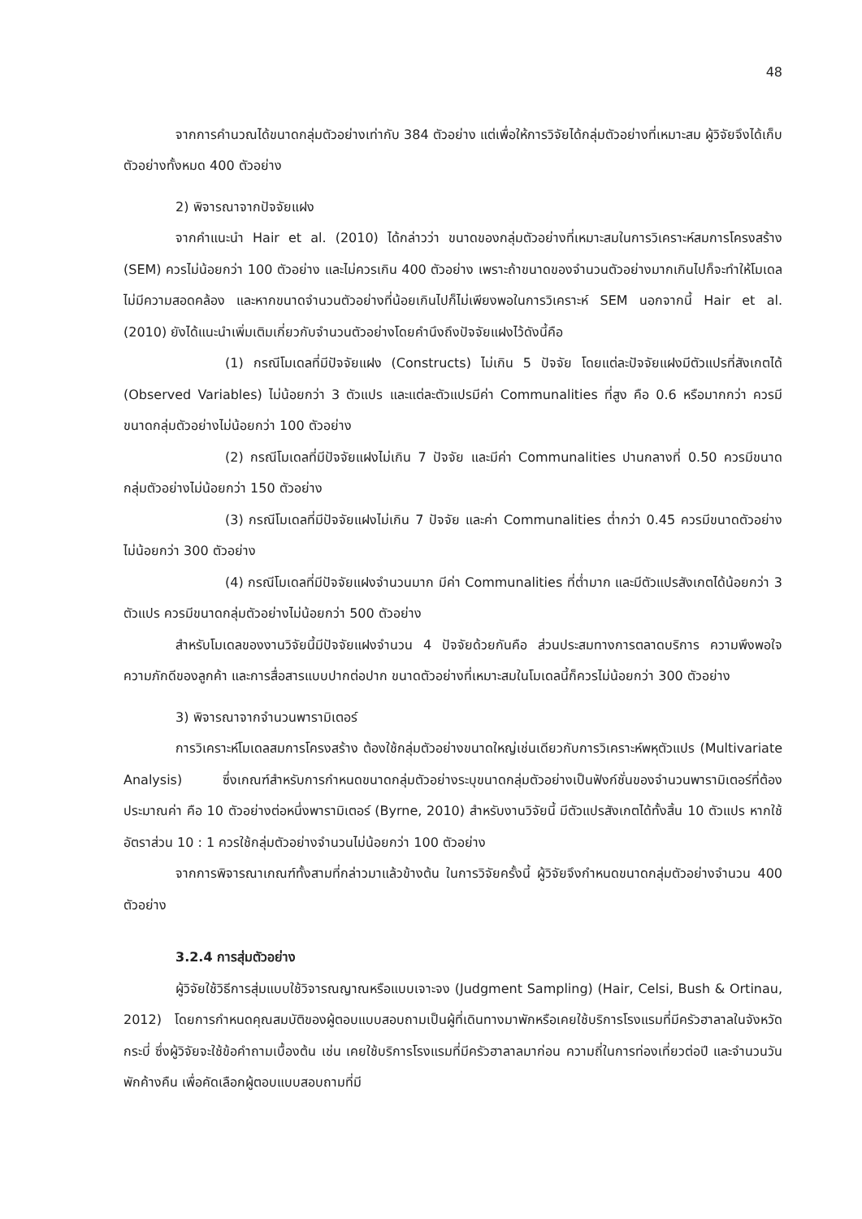48
จากการคำนวณได้ขนาดกลุ่มตัวอย่างเท่ากับ 384 ตัวอย่าง แต่เพื่อให้การวิจัยได้กลุ่มตัวอย่างที่เหมาะสม ผู้วิจัยจึงได้เก็บตัวอย่างทั้งหมด 400 ตัวอย่าง
2) พิจารณาจากปัจจัยแฝง
จากคำแนะนำ Hair et al. (2010) ได้กล่าวว่า ขนาดของกลุ่มตัวอย่างที่เหมาะสมในการวิเคราะห์สมการโครงสร้าง (SEM) ควรไม่น้อยกว่า 100 ตัวอย่าง และไม่ควรเกิน 400 ตัวอย่าง เพราะถ้าขนาดของจำนวนตัวอย่างมากเกินไปก็จะทำให้โมเดลไม่มีความสอดคล้อง และหากขนาดจำนวนตัวอย่างที่น้อยเกินไปก็ไม่เพียงพอในการวิเคราะห์ SEM นอกจากนี้ Hair et al. (2010) ยังได้แนะนำเพิ่มเติมเกี่ยวกับจำนวนตัวอย่างโดยคำนึงถึงปัจจัยแฝงไว้ดังนี้คือ
(1) กรณีโมเดลที่มีปัจจัยแฝง (Constructs) ไม่เกิน 5 ปัจจัย โดยแต่ละปัจจัยแฝงมีตัวแปรที่สังเกตได้ (Observed Variables) ไม่น้อยกว่า 3 ตัวแปร และแต่ละตัวแปรมีค่า Communalities ที่สูง คือ 0.6 หรือมากกว่า ควรมีขนาดกลุ่มตัวอย่างไม่น้อยกว่า 100 ตัวอย่าง
(2) กรณีโมเดลที่มีปัจจัยแฝงไม่เกิน 7 ปัจจัย และมีค่า Communalities ปานกลางที่ 0.50 ควรมีขนาดกลุ่มตัวอย่างไม่น้อยกว่า 150 ตัวอย่าง
(3) กรณีโมเดลที่มีปัจจัยแฝงไม่เกิน 7 ปัจจัย และค่า Communalities ต่ำกว่า 0.45 ควรมีขนาดตัวอย่างไม่น้อยกว่า 300 ตัวอย่าง
(4) กรณีโมเดลที่มีปัจจัยแฝงจำนวนมาก มีค่า Communalities ที่ต่ำมาก และมีตัวแปรสังเกตได้น้อยกว่า 3 ตัวแปร ควรมีขนาดกลุ่มตัวอย่างไม่น้อยกว่า 500 ตัวอย่าง
สำหรับโมเดลของงานวิจัยนี้มีปัจจัยแฝงจำนวน 4 ปัจจัยด้วยกันคือ ส่วนประสมทางการตลาดบริการ ความพึงพอใจ ความภักดีของลูกค้า และการสื่อสารแบบปากต่อปาก ขนาดตัวอย่างที่เหมาะสมในโมเดลนี้ก็ควรไม่น้อยกว่า 300 ตัวอย่าง
3) พิจารณาจากจำนวนพารามิเตอร์
การวิเคราะห์โมเดลสมการโครงสร้าง ต้องใช้กลุ่มตัวอย่างขนาดใหญ่เช่นเดียวกับการวิเคราะห์พหุตัวแปร (Multivariate Analysis) ซึ่งเกณฑ์สำหรับการกำหนดขนาดกลุ่มตัวอย่างระบุขนาดกลุ่มตัวอย่างเป็นฟังก์ชั่นของจำนวนพารามิเตอร์ที่ต้องประมาณค่า คือ 10 ตัวอย่างต่อหนึ่งพารามิเตอร์ (Byrne, 2010) สำหรับงานวิจัยนี้ มีตัวแปรสังเกตได้ทั้งสิ้น 10 ตัวแปร หากใช้อัตราส่วน 10 : 1 ควรใช้กลุ่มตัวอย่างจำนวนไม่น้อยกว่า 100 ตัวอย่าง
จากการพิจารณาเกณฑ์ทั้งสามที่กล่าวมาแล้วข้างต้น ในการวิจัยครั้งนี้ ผู้วิจัยจึงกำหนดขนาดกลุ่มตัวอย่างจำนวน 400 ตัวอย่าง
3.2.4 การสุ่มตัวอย่าง
ผู้วิจัยใช้วิธีการสุ่มแบบใช้วิจารณญาณหรือแบบเจาะจง (Judgment Sampling) (Hair, Celsi, Bush & Ortinau, 2012) โดยการกำหนดคุณสมบัติของผู้ตอบแบบสอบถามเป็นผู้ที่เดินทางมาพักหรือเคยใช้บริการโรงแรมที่มีครัวฮาลาลในจังหวัดกระบี่ ซึ่งผู้วิจัยจะใช้ข้อคำถามเบื้องต้น เช่น เคยใช้บริการโรงแรมที่มีครัวฮาลาลมาก่อน ความถี่ในการท่องเที่ยวต่อปี และจำนวนวันพักค้างคืน เพื่อคัดเลือกผู้ตอบแบบสอบถามที่มี